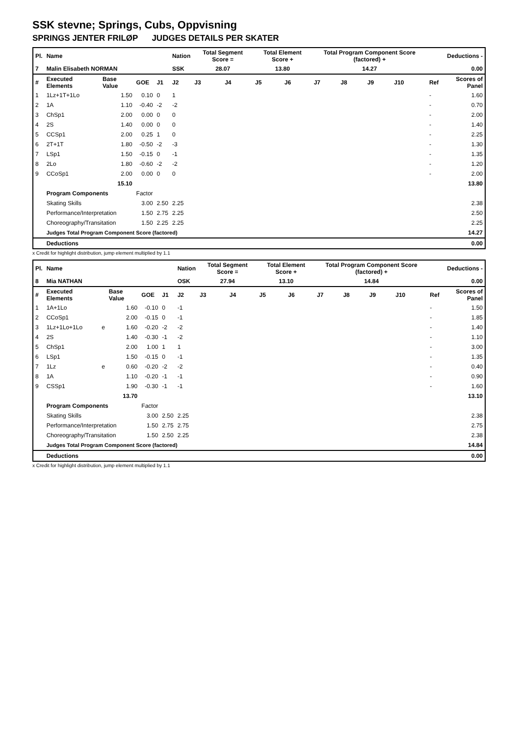SSK stevne; Springs, Cubs, Oppvisning
SPRINGS JENTER FRILØP JUDGES DETAILS PER SKATER
| Pl. | Name | | | | Nation | Total Segment Score = | | Total Element Score + | | Total Program Component Score (factored) + | | | | Deductions - | |
| 7 | Malin Elisabeth NORMAN | | | | SSK | 28.07 | | 13.80 | | 14.27 | | | | 0.00 | |
| # | Executed Elements | Base Value | GOE | J1 | J2 | J3 | J4 | J5 | J6 | J7 | J8 | J9 | J10 | Ref | Scores of Panel |
| 1 | 1Lz+1T+1Lo | 1.50 | 0.10 | 0 | 1 | | | | | | | | | - | 1.60 |
| 2 | 1A | 1.10 | -0.40 | -2 | -2 | | | | | | | | | - | 0.70 |
| 3 | ChSp1 | 2.00 | 0.00 | 0 | 0 | | | | | | | | | - | 2.00 |
| 4 | 2S | 1.40 | 0.00 | 0 | 0 | | | | | | | | | - | 1.40 |
| 5 | CCSp1 | 2.00 | 0.25 | 1 | 0 | | | | | | | | | - | 2.25 |
| 6 | 2T+1T | 1.80 | -0.50 | -2 | -3 | | | | | | | | | - | 1.30 |
| 7 | LSp1 | 1.50 | -0.15 | 0 | -1 | | | | | | | | | - | 1.35 |
| 8 | 2Lo | 1.80 | -0.60 | -2 | -2 | | | | | | | | | - | 1.20 |
| 9 | CCoSp1 | 2.00 | 0.00 | 0 | 0 | | | | | | | | | - | 2.00 |
| | | 15.10 | | | | | | | | | | | | | 13.80 |
| | Program Components | | Factor | | | | | | | | | | | | |
| | Skating Skills | | 3.00 | 2.50 | 2.25 | | | | | | | | | | 2.38 |
| | Performance/Interpretation | | 1.50 | 2.75 | 2.25 | | | | | | | | | | 2.50 |
| | Choreography/Transitation | | 1.50 | 2.25 | 2.25 | | | | | | | | | | 2.25 |
| | Judges Total Program Component Score (factored) | | | | | | | | | | | | | | 14.27 |
| | Deductions | | | | | | | | | | | | | | 0.00 |
x Credit for highlight distribution, jump element multiplied by 1.1
| Pl. | Name | | | | | Nation | Total Segment Score = | | Total Element Score + | | Total Program Component Score (factored) + | | | | Deductions - | |
| 8 | Mia NATHAN | | | | | OSK | 27.94 | | 13.10 | | 14.84 | | | | 0.00 | |
| # | Executed Elements | | Base Value | GOE | J1 | J2 | J3 | J4 | J5 | J6 | J7 | J8 | J9 | J10 | Ref | Scores of Panel |
| 1 | 1A+1Lo | | 1.60 | -0.10 | 0 | -1 | | | | | | | | | - | 1.50 |
| 2 | CCoSp1 | | 2.00 | -0.15 | 0 | -1 | | | | | | | | | - | 1.85 |
| 3 | 1Lz+1Lo+1Lo | e | 1.60 | -0.20 | -2 | -2 | | | | | | | | | - | 1.40 |
| 4 | 2S | | 1.40 | -0.30 | -1 | -2 | | | | | | | | | - | 1.10 |
| 5 | ChSp1 | | 2.00 | 1.00 | 1 | 1 | | | | | | | | | - | 3.00 |
| 6 | LSp1 | | 1.50 | -0.15 | 0 | -1 | | | | | | | | | - | 1.35 |
| 7 | 1Lz | e | 0.60 | -0.20 | -2 | -2 | | | | | | | | | - | 0.40 |
| 8 | 1A | | 1.10 | -0.20 | -1 | -1 | | | | | | | | | - | 0.90 |
| 9 | CSSp1 | | 1.90 | -0.30 | -1 | -1 | | | | | | | | | - | 1.60 |
| | | | 13.70 | | | | | | | | | | | | | 13.10 |
| | Program Components | | | Factor | | | | | | | | | | | | |
| | Skating Skills | | | 3.00 | 2.50 | 2.25 | | | | | | | | | | 2.38 |
| | Performance/Interpretation | | | 1.50 | 2.75 | 2.75 | | | | | | | | | | 2.75 |
| | Choreography/Transitation | | | 1.50 | 2.50 | 2.25 | | | | | | | | | | 2.38 |
| | Judges Total Program Component Score (factored) | | | | | | | | | | | | | | | 14.84 |
| | Deductions | | | | | | | | | | | | | | | 0.00 |
x Credit for highlight distribution, jump element multiplied by 1.1